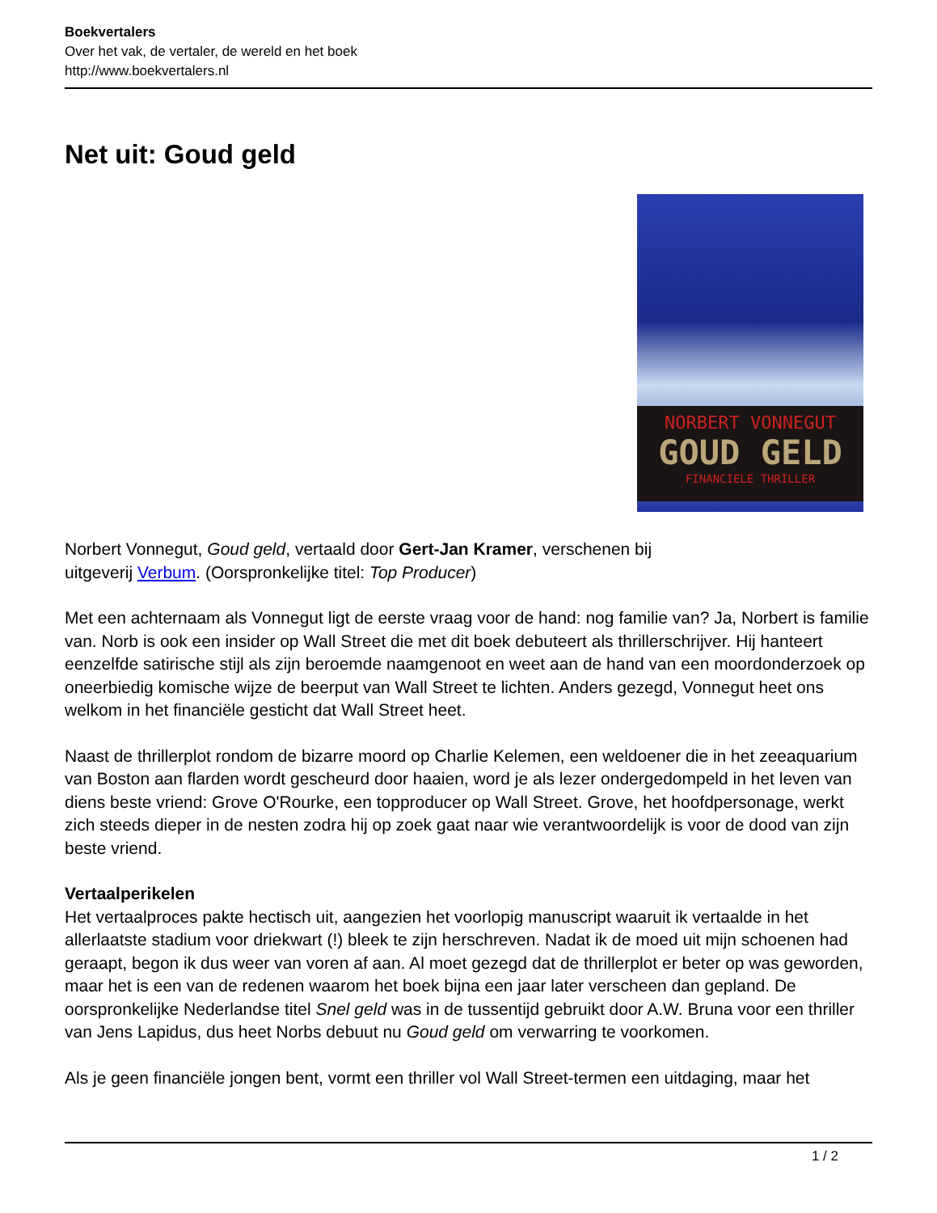Boekvertalers
Over het vak, de vertaler, de wereld en het boek
http://www.boekvertalers.nl
Net uit: Goud geld
NORBERT VONNEGUT
GOUD GELD
FINANCIELE THRILLER
Norbert Vonnegut, Goud geld, vertaald door Gert-Jan Kramer, verschenen bij
uitgeverij Verbum. (Oorspronkelijke titel: Top Producer)
Met een achternaam als Vonnegut ligt de eerste vraag voor de hand: nog familie van? Ja, Norbert is familie van. Norb is ook een insider op Wall Street die met dit boek debuteert als thrillerschrijver. Hij hanteert eenzelfde satirische stijl als zijn beroemde naamgenoot en weet aan de hand van een moordonderzoek op oneerbiedig komische wijze de beerput van Wall Street te lichten. Anders gezegd, Vonnegut heet ons welkom in het financiële gesticht dat Wall Street heet.
Naast de thrillerplot rondom de bizarre moord op Charlie Kelemen, een weldoener die in het zeeaquarium van Boston aan flarden wordt gescheurd door haaien, word je als lezer ondergedompeld in het leven van diens beste vriend: Grove O'Rourke, een topproducer op Wall Street. Grove, het hoofdpersonage, werkt zich steeds dieper in de nesten zodra hij op zoek gaat naar wie verantwoordelijk is voor de dood van zijn beste vriend.
Vertaalperikelen
Het vertaalproces pakte hectisch uit, aangezien het voorlopig manuscript waaruit ik vertaalde in het allerlaatste stadium voor driekwart (!) bleek te zijn herschreven. Nadat ik de moed uit mijn schoenen had geraapt, begon ik dus weer van voren af aan. Al moet gezegd dat de thrillerplot er beter op was geworden, maar het is een van de redenen waarom het boek bijna een jaar later verscheen dan gepland. De oorspronkelijke Nederlandse titel Snel geld was in de tussentijd gebruikt door A.W. Bruna voor een thriller van Jens Lapidus, dus heet Norbs debuut nu Goud geld om verwarring te voorkomen.
Als je geen financiële jongen bent, vormt een thriller vol Wall Street-termen een uitdaging, maar het
1 / 2